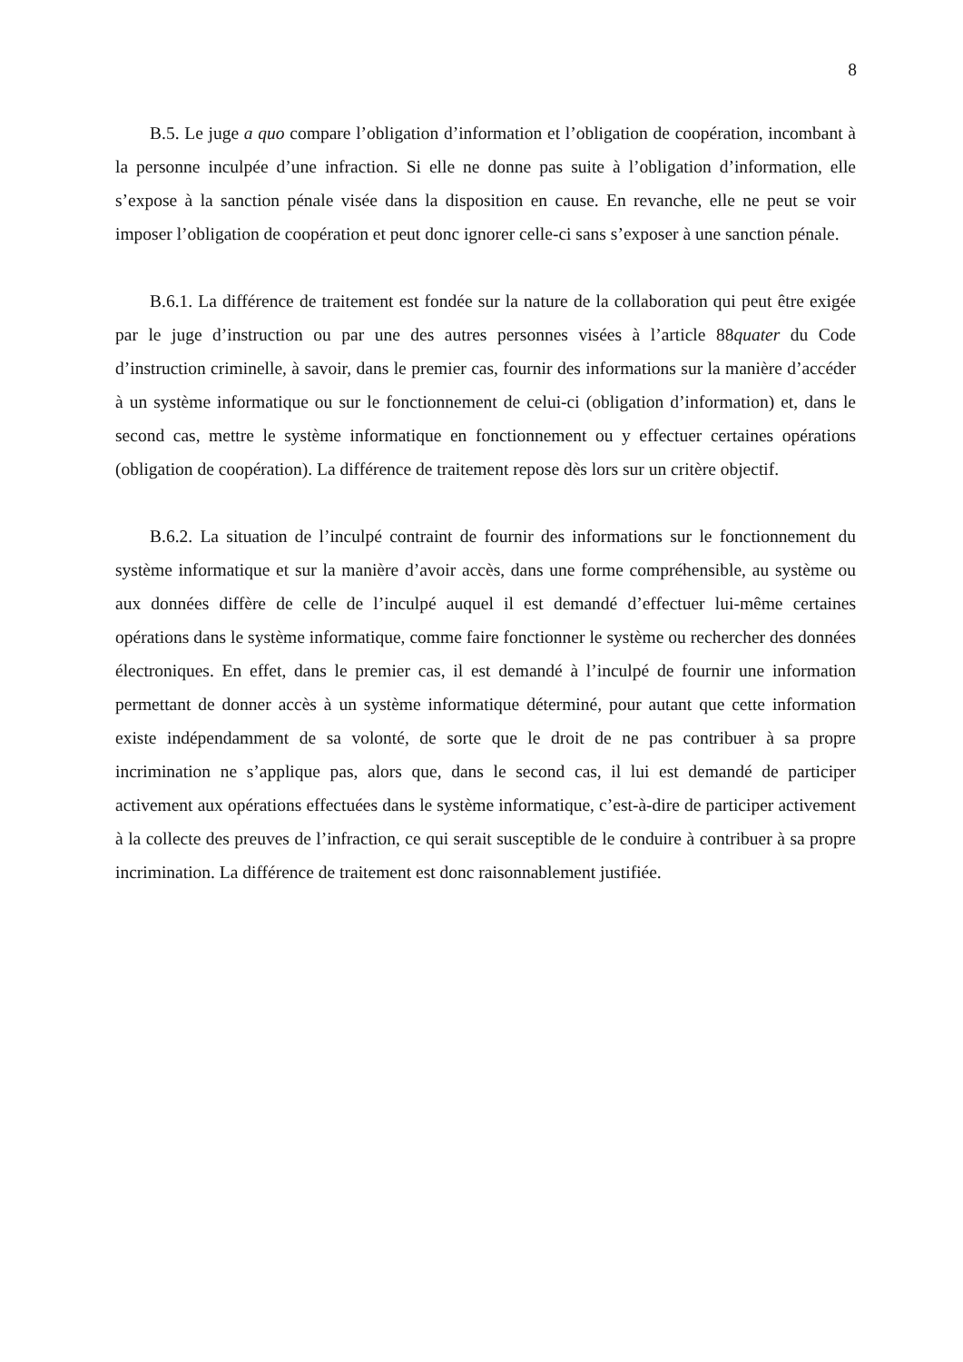8
B.5. Le juge a quo compare l’obligation d’information et l’obligation de coopération, incombant à la personne inculpée d’une infraction. Si elle ne donne pas suite à l’obligation d’information, elle s’expose à la sanction pénale visée dans la disposition en cause. En revanche, elle ne peut se voir imposer l’obligation de coopération et peut donc ignorer celle-ci sans s’exposer à une sanction pénale.
B.6.1. La différence de traitement est fondée sur la nature de la collaboration qui peut être exigée par le juge d’instruction ou par une des autres personnes visées à l’article 88quater du Code d’instruction criminelle, à savoir, dans le premier cas, fournir des informations sur la manière d’accéder à un système informatique ou sur le fonctionnement de celui-ci (obligation d’information) et, dans le second cas, mettre le système informatique en fonctionnement ou y effectuer certaines opérations (obligation de coopération). La différence de traitement repose dès lors sur un critère objectif.
B.6.2. La situation de l’inculpé contraint de fournir des informations sur le fonctionnement du système informatique et sur la manière d’avoir accès, dans une forme compréhensible, au système ou aux données diffère de celle de l’inculpé auquel il est demandé d’effectuer lui-même certaines opérations dans le système informatique, comme faire fonctionner le système ou rechercher des données électroniques. En effet, dans le premier cas, il est demandé à l’inculpé de fournir une information permettant de donner accès à un système informatique déterminé, pour autant que cette information existe indépendamment de sa volonté, de sorte que le droit de ne pas contribuer à sa propre incrimination ne s’applique pas, alors que, dans le second cas, il lui est demandé de participer activement aux opérations effectuées dans le système informatique, c’est-à-dire de participer activement à la collecte des preuves de l’infraction, ce qui serait susceptible de le conduire à contribuer à sa propre incrimination. La différence de traitement est donc raisonnablement justifiée.